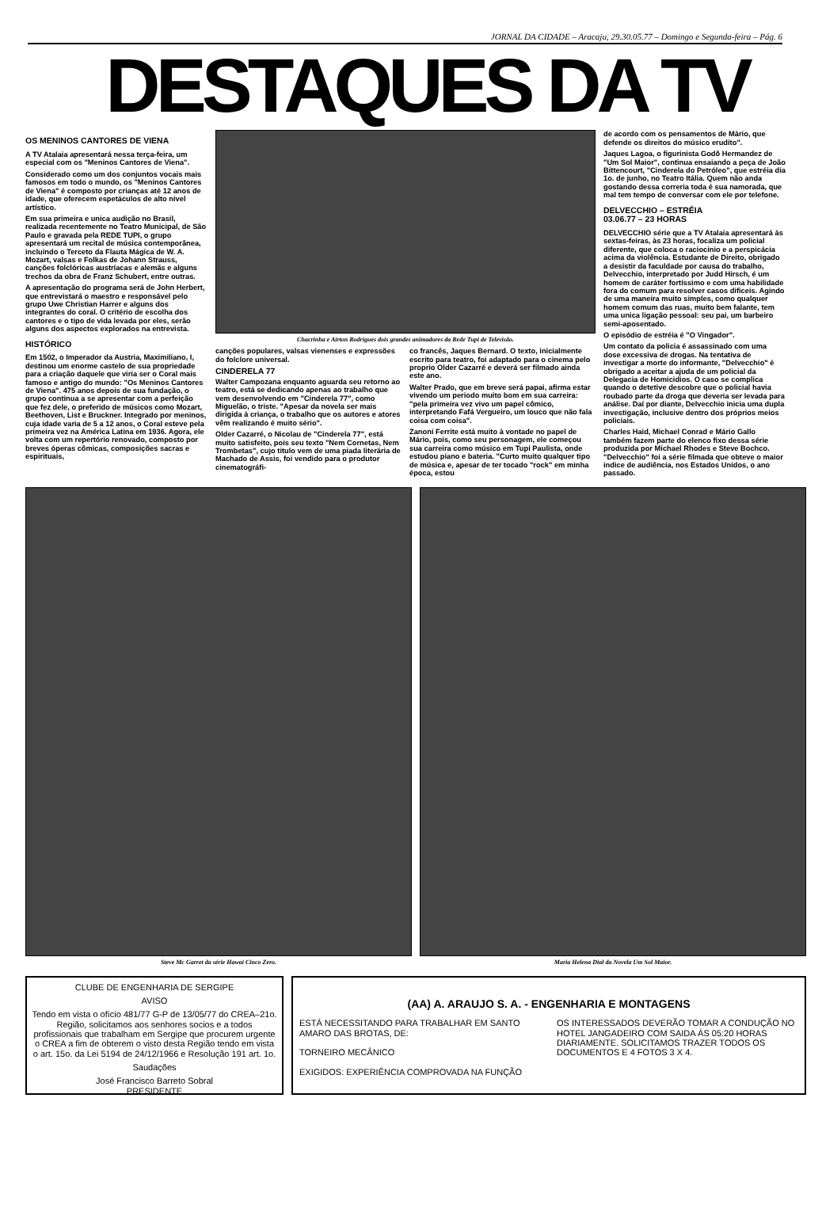JORNAL DA CIDADE – Aracaju, 29.30.05.77 – Domingo e Segunda-feira – Pág. 6
DESTAQUES DA TV
OS MENINOS CANTORES DE VIENA
A TV Atalaia apresentará nessa terça-feira, um especial com os "Meninos Cantores de Viena".
Considerado como um dos conjuntos vocais mais famosos em todo o mundo, os "Meninos Cantores de Viena" é composto por crianças até 12 anos de idade, que oferecem espetáculos de alto nivel artístico.
Em sua primeira e unica audição no Brasil, realizada recentemente no Teatro Municipal, de São Paulo e gravada pela REDE TUPI, o grupo apresentará um recital de música contemporânea, incluindo o Terceto da Flauta Mágica de W. A. Mozart, valsas e Folkas de Johann Strauss, canções folclóricas austríacas e alemãs e alguns trechos da obra de Franz Schubert, entre outras.
A apresentação do programa será de John Herbert, que entrevistará o maestro e responsável pelo grupo Uwe Christian Harrer e alguns dos integrantes do coral. O critério de escolha dos cantores e o tipo de vida levada por eles, serão alguns dos aspectos explorados na entrevista.
HISTÓRICO
Em 1502, o Imperador da Austria, Maximiliano, I, destinou um enorme castelo de sua propriedade para a criação daquele que viria ser o Coral mais famoso e antigo do mundo: "Os Meninos Cantores de Viena". 475 anos depois de sua fundação, o grupo continua a se apresentar com a perfeição que fez dele, o preferido de músicos como Mozart, Beethoven, List e Bruckner. Integrado por meninos, cuja idade varia de 5 a 12 anos, o Coral esteve pela primeira vez na América Latina em 1936. Agora, ele volta com um repertório renovado, composto por breves óperas cômicas, composições sacras e espirituais,
Chacrinha e Airton Rodrigues dois grandes animadores da Rede Tupi de Televisão.
canções populares, valsas vienenses e expressões do folclore universal.
CINDERELA 77
Walter Campozana enquanto aguarda seu retorno ao teatro, está se dedicando apenas ao trabalho que vem desenvolvendo em "Cinderela 77", como Miguelão, o triste. "Apesar da novela ser mais dirigida à criança, o trabalho que os autores e atores vêm realizando é muito sério".
Older Cazarré, o Nicolau de "Cinderela 77", está muito satisfeito, pois seu texto "Nem Cornetas, Nem Trombetas", cujo titulo vem de uma piada literária de Machado de Assis, foi vendido para o produtor cinematográfi-
co francês, Jaques Bernard. O texto, inicialmente escrito para teatro, foi adaptado para o cinema pelo proprio Older Cazarré e deverá ser filmado ainda este ano.
Walter Prado, que em breve será papai, afirma estar vivendo um periodo muito bom em sua carreira: "pela primeira vez vivo um papel cômico, interpretando Fafá Vergueiro, um louco que não fala coisa com coisa".
Zanoni Ferrite está muito à vontade no papel de Mário, pois, como seu personagem, ele começou sua carreira como músico em Tupi Paulista, onde estudou piano e bateria. "Curto muito qualquer tipo de música e, apesar de ter tocado "rock" em minha época, estou
de acordo com os pensamentos de Mário, que defende os direitos do músico erudito".
Jaques Lagoa, o figurinista Godô Hermandez de "Um Sol Maior", continua ensaiando a peça de João Bittencourt, "Cinderela do Petróleo", que estréia dia 1o. de junho, no Teatro Itália. Quem não anda gostando dessa correria toda é sua namorada, que mal tem tempo de conversar com ele por telefone.
DELVECCHIO – ESTRÉIA
03.06.77 – 23 HORAS
DELVECCHIO série que a TV Atalaia apresentará às sextas-feiras, às 23 horas, focaliza um policial diferente, que coloca o raciocinio e a perspicácia acima da violência. Estudante de Direito, obrigado a desistir da faculdade por causa do trabalho, Delvecchio, interpretado por Judd Hirsch, é um homem de caráter fortíssimo e com uma habilidade fora do comum para resolver casos dificeis. Agindo de uma maneira muito simples, como qualquer homem comum das ruas, muito bem falante, tem uma unica ligação pessoal: seu pai, um barbeiro semi-aposentado.
O episódio de estréia é "O Vingador".
Um contato da policia é assassinado com uma dose excessiva de drogas. Na tentativa de investigar a morte do informante, "Delvecchio" é obrigado a aceitar a ajuda de um policial da Delegacia de Homicidios. O caso se complica quando o detetive descobre que o policial havia roubado parte da droga que deveria ser levada para análise. Daí por diante, Delvecchio inicia uma dupla investigação, inclusive dentro dos próprios meios policiais.
Charles Haid, Michael Conrad e Mário Gallo também fazem parte do elenco fixo dessa série produzida por Michael Rhodes e Steve Bochco. "Delvecchio" foi a série filmada que obteve o maior indice de audiência, nos Estados Unidos, o ano passado.
Steve Mc Garret da série Hawai Cinco Zero.
Maria Helena Dial da Novela Um Sol Maior.
CLUBE DE ENGENHARIA DE SERGIPE
AVISO
Tendo em vista o ofício 481/77 G-P de 13/05/77 do CREA–21o. Região, solicitamos aos senhores socios e a todos profissionais que trabalham em Sergipe que procurem urgente o CREA a fim de obterem o visto desta Região tendo em vista o art. 15o. da Lei 5194 de 24/12/1966 e Resolução 191 art. 1o.
Saudações
José Francisco Barreto Sobral
PRESIDENTE
(AA) A. ARAUJO S. A. - ENGENHARIA E MONTAGENS
ESTÁ NECESSITANDO PARA TRABALHAR EM SANTO AMARO DAS BROTAS, DE:
TORNEIRO MECÂNICO
EXIGIDOS: EXPERIÊNCIA COMPROVADA NA FUNÇÃO
OS INTERESSADOS DEVERÃO TOMAR A CONDUÇÃO NO HOTEL JANGADEIRO COM SAIDA ÀS 05:20 HORAS DIARIAMENTE. SOLICITAMOS TRAZER TODOS OS DOCUMENTOS E 4 FOTOS 3 X 4.